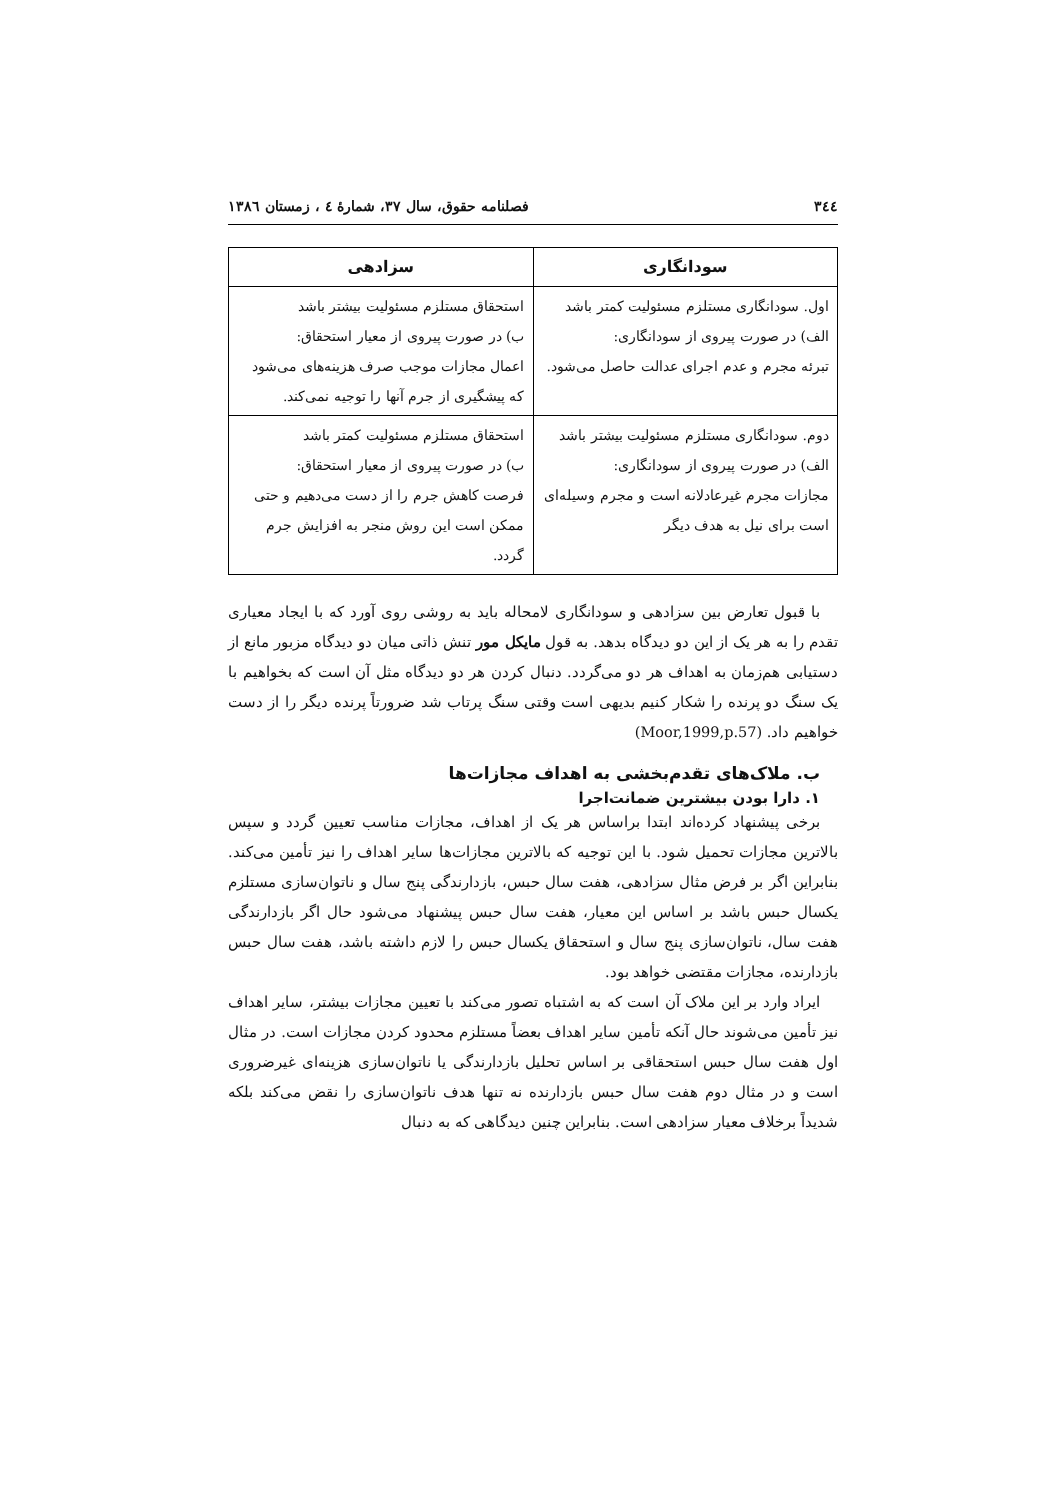٣٤٤ فصلنامه حقوق، سال ٣٧، شمارهٔ ٤ ، زمستان ١٣٨٦
| سودانگاری | سزادهی |
| --- | --- |
| اول. سودانگاری مستلزم مسئولیت کمتر باشد الف) در صورت پیروی از سودانگاری: تبرئه مجرم و عدم اجرای عدالت حاصل می‌شود. | استحقاق مستلزم مسئولیت بیشتر باشد ب) در صورت پیروی از معیار استحقاق: اعمال مجازات موجب صرف هزینه‌های می‌شود که پیشگیری از جرم آنها را توجیه نمی‌کند. |
| دوم. سودانگاری مستلزم مسئولیت بیشتر باشد الف) در صورت پیروی از سودانگاری: مجازات مجرم غیرعادلانه است و مجرم وسیله‌ای است برای نیل به هدف دیگر | استحقاق مستلزم مسئولیت کمتر باشد ب) در صورت پیروی از معیار استحقاق: فرصت کاهش جرم را از دست می‌دهیم و حتی ممکن است این روش منجر به افزایش جرم گردد. |
با قبول تعارض بین سزادهی و سودانگاری لامحاله باید به روشی روی آورد که با ایجاد معیاری تقدم را به هر یک از این دو دیدگاه بدهد. به قول مایکل مور تنش ذاتی میان دو دیدگاه مزبور مانع از دستیابی هم‌زمان به اهداف هر دو می‌گردد. دنبال کردن هر دو دیدگاه مثل آن است که بخواهیم با یک سنگ دو پرنده را شکار کنیم بدیهی است وقتی سنگ پرتاب شد ضرورتاً پرنده دیگر را از دست خواهیم داد. (Moor,1999,p.57)
ب. ملاک‌های تقدم‌بخشی به اهداف مجازات‌ها
۱. دارا بودن بیشترین ضمانت‌اجرا
برخی پیشنهاد کرده‌اند ابتدا براساس هر یک از اهداف، مجازات مناسب تعیین گردد و سپس بالاترین مجازات تحمیل شود. با این توجیه که بالاترین مجازات‌ها سایر اهداف را نیز تأمین می‌کند. بنابراین اگر بر فرض مثال سزادهی، هفت سال حبس، بازدارندگی پنج سال و ناتوان‌سازی مستلزم یکسال حبس باشد بر اساس این معیار، هفت سال حبس پیشنهاد می‌شود حال اگر بازدارندگی هفت سال، ناتوان‌سازی پنج سال و استحقاق یکسال حبس را لازم داشته باشد، هفت سال حبس بازدارنده، مجازات مقتضی خواهد بود.
ایراد وارد بر این ملاک آن است که به اشتباه تصور می‌کند با تعیین مجازات بیشتر، سایر اهداف نیز تأمین می‌شوند حال آنکه تأمین سایر اهداف بعضاً مستلزم محدود کردن مجازات است. در مثال اول هفت سال حبس استحقاقی بر اساس تحلیل بازدارندگی یا ناتوان‌سازی هزینه‌ای غیرضروری است و در مثال دوم هفت سال حبس بازدارنده نه تنها هدف ناتوان‌سازی را نقض می‌کند بلکه شدیداً برخلاف معیار سزادهی است. بنابراین چنین دیدگاهی که به دنبال